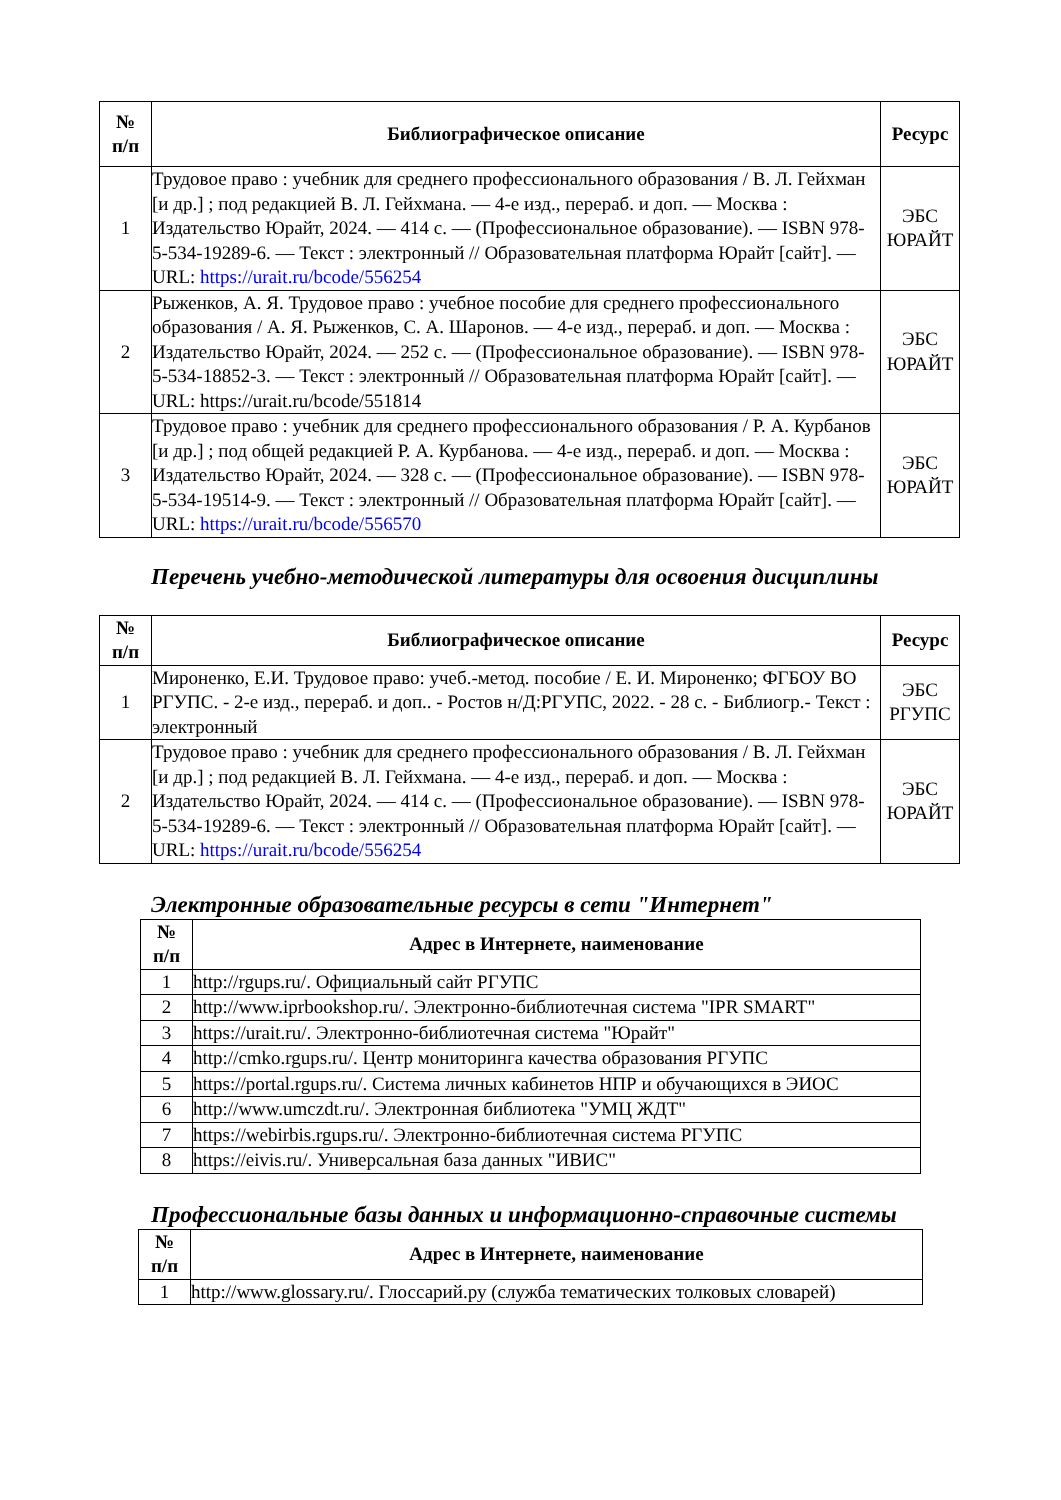| № п/п | Библиографическое описание | Ресурс |
| --- | --- | --- |
| 1 | Трудовое право : учебник для среднего профессионального образования / В. Л. Гейхман [и др.] ; под редакцией В. Л. Гейхмана. — 4-е изд., перераб. и доп. — Москва : Издательство Юрайт, 2024. — 414 с. — (Профессиональное образование). — ISBN 978-5-534-19289-6. — Текст : электронный // Образовательная платформа Юрайт [сайт]. — URL: https://urait.ru/bcode/556254 | ЭБС ЮРАЙТ |
| 2 | Рыженков, А. Я. Трудовое право : учебное пособие для среднего профессионального образования / А. Я. Рыженков, С. А. Шаронов. — 4-е изд., перераб. и доп. — Москва : Издательство Юрайт, 2024. — 252 с. — (Профессиональное образование). — ISBN 978-5-534-18852-3. — Текст : электронный // Образовательная платформа Юрайт [сайт]. — URL: https://urait.ru/bcode/551814 | ЭБС ЮРАЙТ |
| 3 | Трудовое право : учебник для среднего профессионального образования / Р. А. Курбанов [и др.] ; под общей редакцией Р. А. Курбанова. — 4-е изд., перераб. и доп. — Москва : Издательство Юрайт, 2024. — 328 с. — (Профессиональное образование). — ISBN 978-5-534-19514-9. — Текст : электронный // Образовательная платформа Юрайт [сайт]. — URL: https://urait.ru/bcode/556570 | ЭБС ЮРАЙТ |
Перечень учебно-методической литературы для освоения дисциплины
| № п/п | Библиографическое описание | Ресурс |
| --- | --- | --- |
| 1 | Мироненко, Е.И. Трудовое право: учеб.-метод. пособие / Е. И. Мироненко; ФГБОУ ВО РГУПС. - 2-е изд., перераб. и доп.. - Ростов н/Д:РГУПС, 2022. - 28 с. - Библиогр.- Текст : электронный | ЭБС РГУПС |
| 2 | Трудовое право : учебник для среднего профессионального образования / В. Л. Гейхман [и др.] ; под редакцией В. Л. Гейхмана. — 4-е изд., перераб. и доп. — Москва : Издательство Юрайт, 2024. — 414 с. — (Профессиональное образование). — ISBN 978-5-534-19289-6. — Текст : электронный // Образовательная платформа Юрайт [сайт]. — URL: https://urait.ru/bcode/556254 | ЭБС ЮРАЙТ |
Электронные образовательные ресурсы в сети "Интернет"
| № п/п | Адрес в Интернете, наименование |
| --- | --- |
| 1 | http://rgups.ru/. Официальный сайт РГУПС |
| 2 | http://www.iprbookshop.ru/. Электронно-библиотечная система "IPR SMART" |
| 3 | https://urait.ru/. Электронно-библиотечная система "Юрайт" |
| 4 | http://cmko.rgups.ru/. Центр мониторинга качества образования РГУПС |
| 5 | https://portal.rgups.ru/. Система личных кабинетов НПР и обучающихся в ЭИОС |
| 6 | http://www.umczdt.ru/. Электронная библиотека "УМЦ ЖДТ" |
| 7 | https://webirbis.rgups.ru/. Электронно-библиотечная система РГУПС |
| 8 | https://eivis.ru/. Универсальная база данных "ИВИС" |
Профессиональные базы данных и информационно-справочные системы
| № п/п | Адрес в Интернете, наименование |
| --- | --- |
| 1 | http://www.glossary.ru/. Глоссарий.ру (служба тематических толковых словарей) |